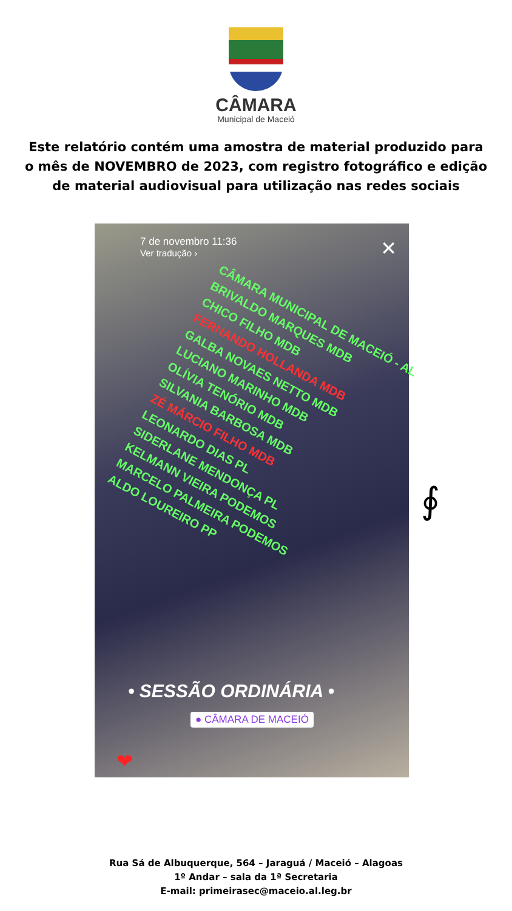CÂMARA
Municipal de Maceió
Este relatório contém uma amostra de material produzido para o mês de NOVEMBRO de 2023, com registro fotográfico e edição de material audiovisual para utilização nas redes sociais
7 de novembro 11:36
Ver tradução ›
✕
CÂMARA MUNICIPAL DE MACEIÓ - AL
BRIVALDO MARQUES MDB
CHICO FILHO MDB
FERNANDO HOLLANDA MDB
GALBA NOVAES NETTO MDB
LUCIANO MARINHO MDB
OLÍVIA TENÓRIO MDB
SILVANIA BARBOSA MDB
ZÉ MÁRCIO FILHO MDB
LEONARDO DIAS PL
SIDERLANE MENDONÇA PL
KELMANN VIEIRA PODEMOS
MARCELO PALMEIRA PODEMOS
ALDO LOUREIRO PP
• SESSÃO ORDINÁRIA •
● CÂMARA DE MACEIÓ
❤
∮
Rua Sá de Albuquerque, 564 – Jaraguá / Maceió – Alagoas
1º Andar – sala da 1ª Secretaria
E-mail: primeirasec@maceio.al.leg.br